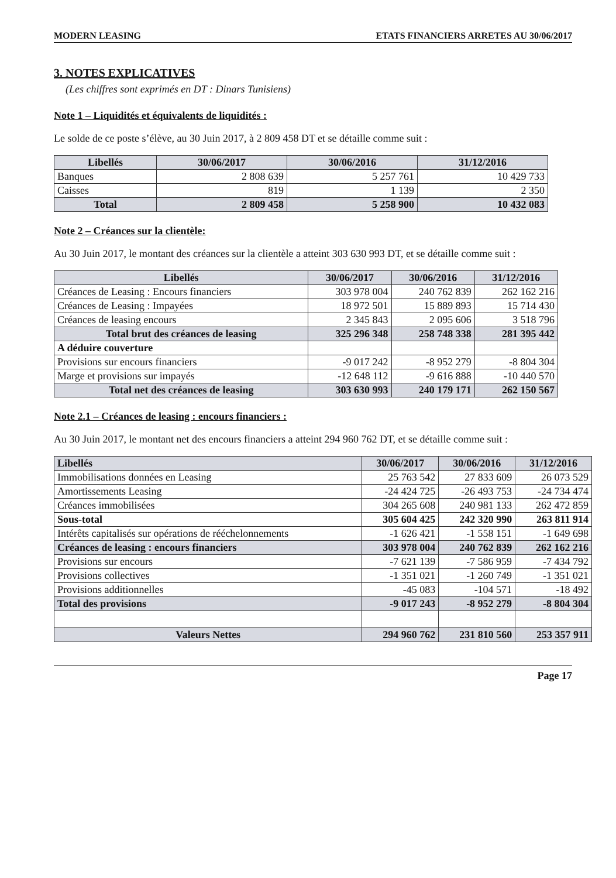MODERN LEASING ETATS FINANCIERS ARRETES AU 30/06/2017
3. NOTES EXPLICATIVES
(Les chiffres sont exprimés en DT : Dinars Tunisiens)
Note 1 – Liquidités et équivalents de liquidités :
Le solde de ce poste s’élève, au 30 Juin 2017, à 2 809 458 DT et se détaille comme suit :
| Libellés | 30/06/2017 | 30/06/2016 | 31/12/2016 |
| --- | --- | --- | --- |
| Banques | 2 808 639 | 5 257 761 | 10 429 733 |
| Caisses | 819 | 1 139 | 2 350 |
| Total | 2 809 458 | 5 258 900 | 10 432 083 |
Note 2 – Créances sur la clientèle:
Au 30 Juin 2017, le montant des créances sur la clientèle a atteint 303 630 993 DT, et se détaille comme suit :
| Libellés | 30/06/2017 | 30/06/2016 | 31/12/2016 |
| --- | --- | --- | --- |
| Créances de Leasing : Encours financiers | 303 978 004 | 240 762 839 | 262 162 216 |
| Créances de Leasing : Impayées | 18 972 501 | 15 889 893 | 15 714 430 |
| Créances de leasing encours | 2 345 843 | 2 095 606 | 3 518 796 |
| Total brut des créances de leasing | 325 296 348 | 258 748 338 | 281 395 442 |
| A déduire couverture | | | |
| Provisions sur encours financiers | -9 017 242 | -8 952 279 | -8 804 304 |
| Marge et provisions sur impayés | -12 648 112 | -9 616 888 | -10 440 570 |
| Total net des créances de leasing | 303 630 993 | 240 179 171 | 262 150 567 |
Note 2.1 – Créances de leasing : encours financiers :
Au 30 Juin 2017, le montant net des encours financiers a atteint 294 960 762 DT, et se détaille comme suit :
| Libellés | 30/06/2017 | 30/06/2016 | 31/12/2016 |
| --- | --- | --- | --- |
| Immobilisations données en Leasing | 25 763 542 | 27 833 609 | 26 073 529 |
| Amortissements Leasing | -24 424 725 | -26 493 753 | -24 734 474 |
| Créances immobilisées | 304 265 608 | 240 981 133 | 262 472 859 |
| Sous-total | 305 604 425 | 242 320 990 | 263 811 914 |
| Intérêts capitalisés sur opérations de rééchelonnements | -1 626 421 | -1 558 151 | -1 649 698 |
| Créances de leasing : encours financiers | 303 978 004 | 240 762 839 | 262 162 216 |
| Provisions sur encours | -7 621 139 | -7 586 959 | -7 434 792 |
| Provisions collectives | -1 351 021 | -1 260 749 | -1 351 021 |
| Provisions additionnelles | -45 083 | -104 571 | -18 492 |
| Total des provisions | -9 017 243 | -8 952 279 | -8 804 304 |
| Valeurs Nettes | 294 960 762 | 231 810 560 | 253 357 911 |
Page 17